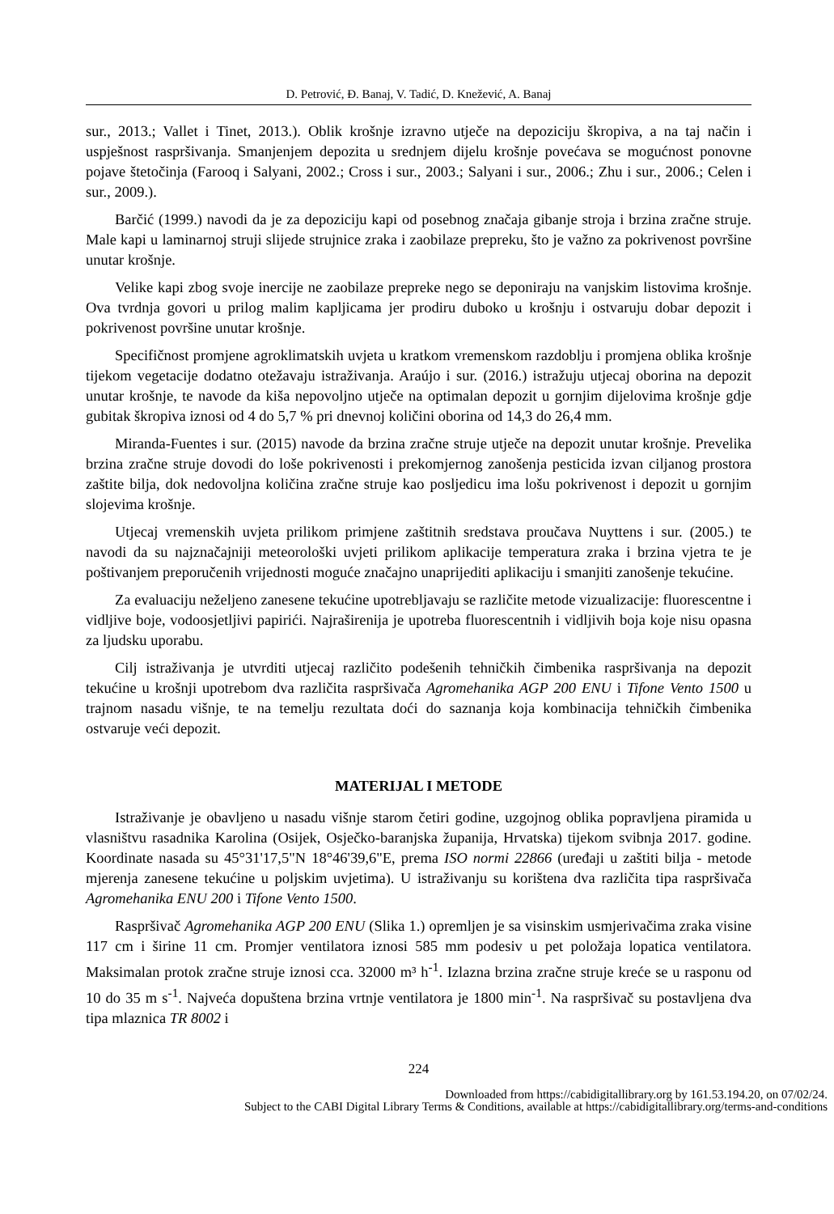D. Petrović, Đ. Banaj, V. Tadić, D. Knežević, A. Banaj
sur., 2013.; Vallet i Tinet, 2013.). Oblik krošnje izravno utječe na depoziciju škropiva, a na taj način i uspješnost raspršivanja. Smanjenjem depozita u srednjem dijelu krošnje povećava se mogućnost ponovne pojave štetočinja (Farooq i Salyani, 2002.; Cross i sur., 2003.; Salyani i sur., 2006.; Zhu i sur., 2006.; Celen i sur., 2009.).
Barčić (1999.) navodi da je za depoziciju kapi od posebnog značaja gibanje stroja i brzina zračne struje. Male kapi u laminarnoj struji slijede strujnice zraka i zaobilaze prepreku, što je važno za pokrivenost površine unutar krošnje.
Velike kapi zbog svoje inercije ne zaobilaze prepreke nego se deponiraju na vanjskim listovima krošnje. Ova tvrdnja govori u prilog malim kapljicama jer prodiru duboko u krošnju i ostvaruju dobar depozit i pokrivenost površine unutar krošnje.
Specifičnost promjene agroklimatskih uvjeta u kratkom vremenskom razdoblju i promjena oblika krošnje tijekom vegetacije dodatno otežavaju istraživanja. Araújo i sur. (2016.) istražuju utjecaj oborina na depozit unutar krošnje, te navode da kiša nepovoljno utječe na optimalan depozit u gornjim dijelovima krošnje gdje gubitak škropiva iznosi od 4 do 5,7 % pri dnevnoj količini oborina od 14,3 do 26,4 mm.
Miranda-Fuentes i sur. (2015) navode da brzina zračne struje utječe na depozit unutar krošnje. Prevelika brzina zračne struje dovodi do loše pokrivenosti i prekomjernog zanošenja pesticida izvan ciljanog prostora zaštite bilja, dok nedovoljna količina zračne struje kao posljedicu ima lošu pokrivenost i depozit u gornjim slojevima krošnje.
Utjecaj vremenskih uvjeta prilikom primjene zaštitnih sredstava proučava Nuyttens i sur. (2005.) te navodi da su najznačajniji meteorološki uvjeti prilikom aplikacije temperatura zraka i brzina vjetra te je poštivanjem preporučenih vrijednosti moguće značajno unaprijediti aplikaciju i smanjiti zanošenje tekućine.
Za evaluaciju neželjeno zanesene tekućine upotrebljavaju se različite metode vizualizacije: fluorescentne i vidljive boje, vodoosjetljivi papirići. Najraširenija je upotreba fluorescentnih i vidljivih boja koje nisu opasna za ljudsku uporabu.
Cilj istraživanja je utvrditi utjecaj različito podešenih tehničkih čimbenika raspršivanja na depozit tekućine u krošnji upotrebom dva različita raspršivača Agromehanika AGP 200 ENU i Tifone Vento 1500 u trajnom nasadu višnje, te na temelju rezultata doći do saznanja koja kombinacija tehničkih čimbenika ostvaruje veći depozit.
MATERIJAL I METODE
Istraživanje je obavljeno u nasadu višnje starom četiri godine, uzgojnog oblika popravljena piramida u vlasništvu rasadnika Karolina (Osijek, Osječko-baranjska županija, Hrvatska) tijekom svibnja 2017. godine. Koordinate nasada su 45°31'17,5"N 18°46'39,6"E, prema ISO normi 22866 (uređaji u zaštiti bilja - metode mjerenja zanesene tekućine u poljskim uvjetima). U istraživanju su korištena dva različita tipa raspršivača Agromehanika ENU 200 i Tifone Vento 1500.
Raspršivač Agromehanika AGP 200 ENU (Slika 1.) opremljen je sa visinskim usmjerivačima zraka visine 117 cm i širine 11 cm. Promjer ventilatora iznosi 585 mm podesiv u pet položaja lopatica ventilatora. Maksimalan protok zračne struje iznosi cca. 32000 m³ h<sup>-1</sup>. Izlazna brzina zračne struje kreće se u rasponu od 10 do 35 m s<sup>-1</sup>. Najveća dopuštena brzina vrtnje ventilatora je 1800 min<sup>-1</sup>. Na raspršivač su postavljena dva tipa mlaznica TR 8002 i
224
Downloaded from https://cabidigitallibrary.org by 161.53.194.20, on 07/02/24.
Subject to the CABI Digital Library Terms & Conditions, available at https://cabidigitallibrary.org/terms-and-conditions